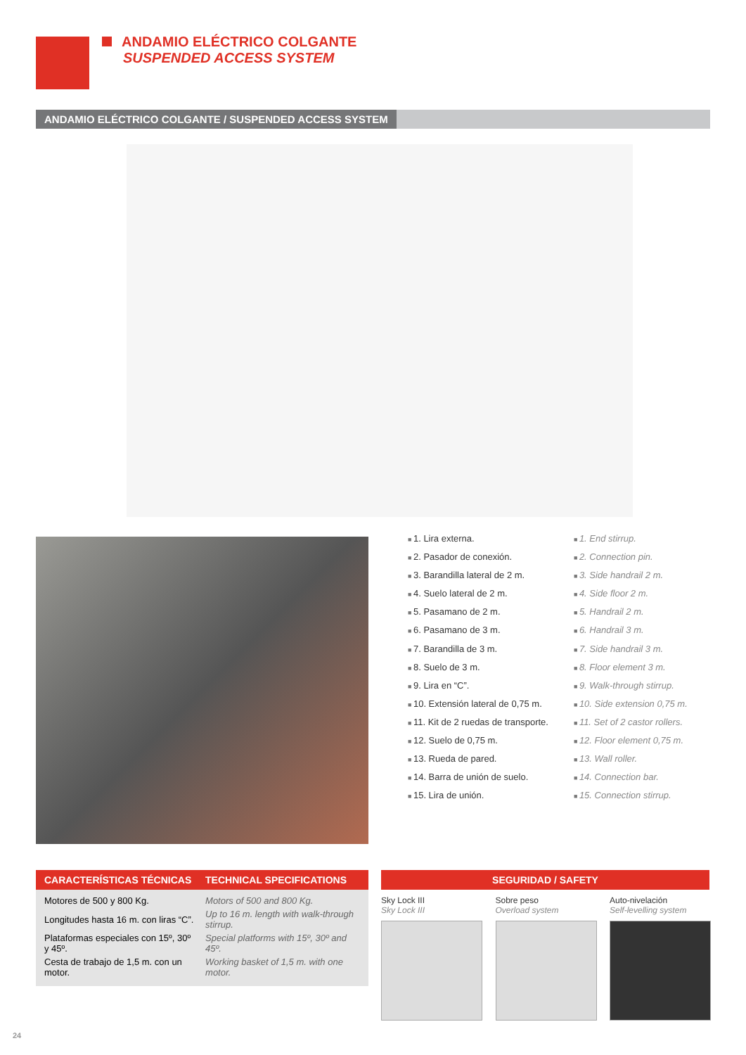ANDAMIO ELÉCTRICO COLGANTE
SUSPENDED ACCESS SYSTEM
ANDAMIO ELÉCTRICO COLGANTE / SUSPENDED ACCESS SYSTEM
1. Lira externa.
2. Pasador de conexión.
3. Barandilla lateral de 2 m.
4. Suelo lateral de 2 m.
5. Pasamano de 2 m.
6. Pasamano de 3 m.
7. Barandilla de 3 m.
8. Suelo de 3 m.
9. Lira en “C”.
10. Extensión lateral de 0,75 m.
11. Kit de 2 ruedas de transporte.
12. Suelo de 0,75 m.
13. Rueda de pared.
14. Barra de unión de suelo.
15. Lira de unión.
1. End stirrup.
2. Connection pin.
3. Side handrail 2 m.
4. Side floor 2 m.
5. Handrail 2 m.
6. Handrail 3 m.
7. Side handrail 3 m.
8. Floor element 3 m.
9. Walk-through stirrup.
10. Side extension 0,75 m.
11. Set of 2 castor rollers.
12. Floor element 0,75 m.
13. Wall roller.
14. Connection bar.
15. Connection stirrup.
| CARACTERÍSTICAS TÉCNICAS | TECHNICAL SPECIFICATIONS |
| --- | --- |
| Motores de 500 y 800 Kg. | Motors of 500 and 800 Kg. |
| Longitudes hasta 16 m. con liras “C”. | Up to 16 m. length with walk-through stirrup. |
| Plataformas especiales con 15º, 30º y 45º. | Special platforms with 15º, 30º and 45º. |
| Cesta de trabajo de 1,5 m. con un motor. | Working basket of 1,5 m. with one motor. |
SEGURIDAD / SAFETY
Sky Lock III
Sky Lock III
Sobre peso
Overload system
Auto-nivelación
Self-levelling system
24